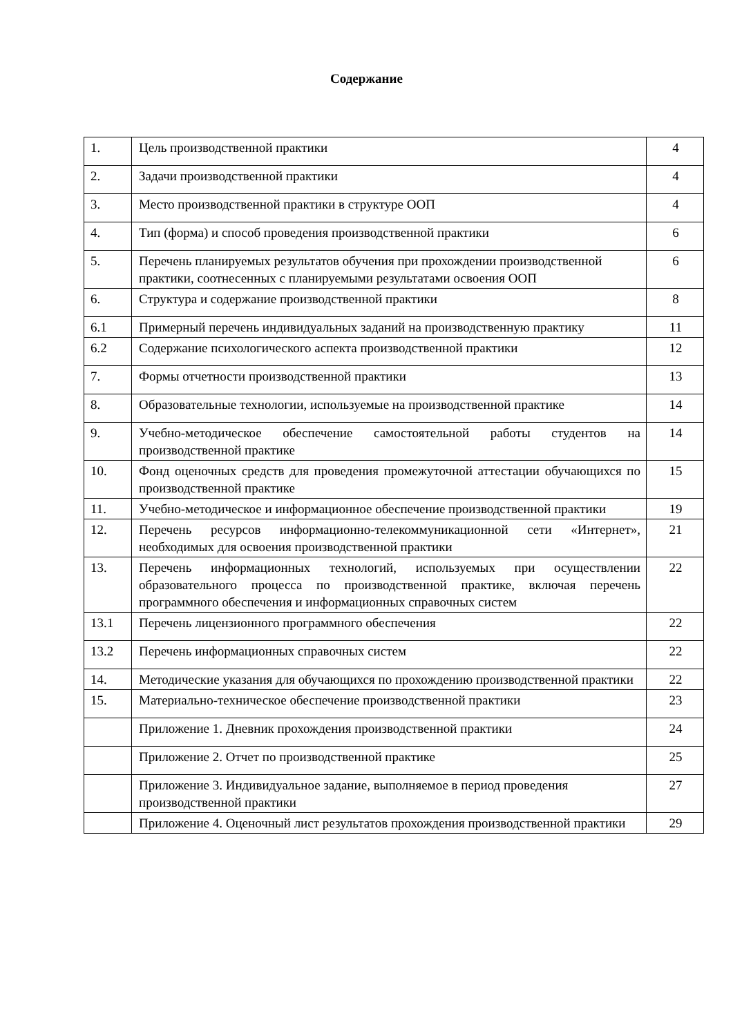Содержание
| 1. | Цель производственной практики | 4 |
| 2. | Задачи производственной практики | 4 |
| 3. | Место производственной практики в структуре ООП | 4 |
| 4. | Тип (форма) и способ проведения производственной практики | 6 |
| 5. | Перечень планируемых результатов обучения при прохождении производственной практики, соотнесенных с планируемыми результатами освоения ООП | 6 |
| 6. | Структура и содержание производственной практики | 8 |
| 6.1 | Примерный перечень индивидуальных заданий на производственную практику | 11 |
| 6.2 | Содержание психологического аспекта производственной практики | 12 |
| 7. | Формы отчетности производственной практики | 13 |
| 8. | Образовательные технологии, используемые на производственной практике | 14 |
| 9. | Учебно-методическое обеспечение самостоятельной работы студентов на производственной практике | 14 |
| 10. | Фонд оценочных средств для проведения промежуточной аттестации обучающихся по производственной практике | 15 |
| 11. | Учебно-методическое и информационное обеспечение производственной практики | 19 |
| 12. | Перечень ресурсов информационно-телекоммуникационной сети «Интернет», необходимых для освоения производственной практики | 21 |
| 13. | Перечень информационных технологий, используемых при осуществлении образовательного процесса по производственной практике, включая перечень программного обеспечения и информационных справочных систем | 22 |
| 13.1 | Перечень лицензионного программного обеспечения | 22 |
| 13.2 | Перечень информационных справочных систем | 22 |
| 14. | Методические указания для обучающихся по прохождению производственной практики | 22 |
| 15. | Материально-техническое обеспечение производственной практики | 23 |
| | Приложение 1. Дневник прохождения производственной практики | 24 |
| | Приложение 2. Отчет по производственной практике | 25 |
| | Приложение 3. Индивидуальное задание, выполняемое в период проведения производственной практики | 27 |
| | Приложение 4. Оценочный лист результатов прохождения производственной практики | 29 |